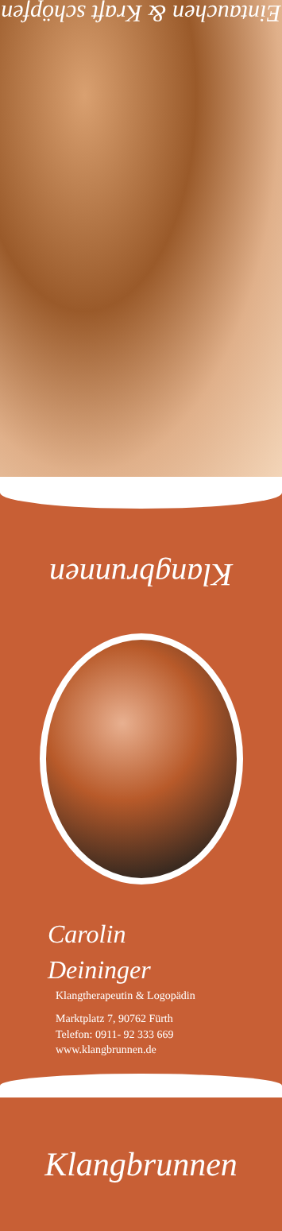Eintauchen & Kraft schöpfen
Klangbrunnen
Carolin Deininger
Klangtherapeutin & Logopädin
Marktplatz 7, 90762 Fürth
Telefon: 0911- 92 333 669
www.klangbrunnen.de
Klangbrunnen